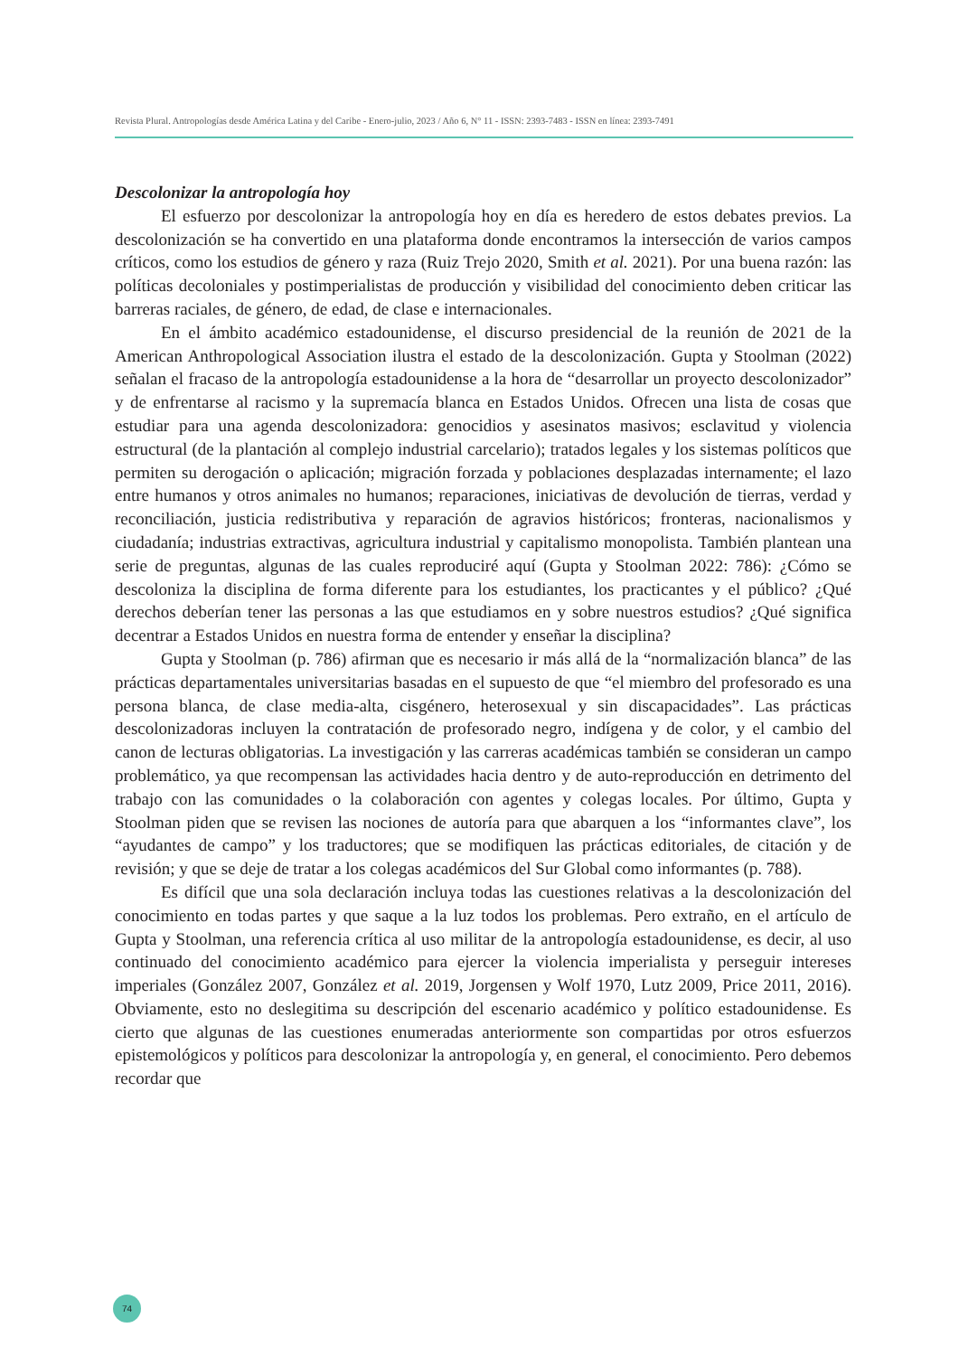Revista Plural. Antropologías desde América Latina y del Caribe - Enero-julio, 2023 / Año 6, N° 11 - ISSN: 2393-7483 - ISSN en línea: 2393-7491
Descolonizar la antropología hoy
El esfuerzo por descolonizar la antropología hoy en día es heredero de estos debates previos. La descolonización se ha convertido en una plataforma donde encontramos la intersección de varios campos críticos, como los estudios de género y raza (Ruiz Trejo 2020, Smith et al. 2021). Por una buena razón: las políticas decoloniales y postimperialistas de producción y visibilidad del conocimiento deben criticar las barreras raciales, de género, de edad, de clase e internacionales.
En el ámbito académico estadounidense, el discurso presidencial de la reunión de 2021 de la American Anthropological Association ilustra el estado de la descolonización. Gupta y Stoolman (2022) señalan el fracaso de la antropología estadounidense a la hora de “desarrollar un proyecto descolonizador” y de enfrentarse al racismo y la supremacía blanca en Estados Unidos. Ofrecen una lista de cosas que estudiar para una agenda descolonizadora: genocidios y asesinatos masivos; esclavitud y violencia estructural (de la plantación al complejo industrial carcelario); tratados legales y los sistemas políticos que permiten su derogación o aplicación; migración forzada y poblaciones desplazadas internamente; el lazo entre humanos y otros animales no humanos; reparaciones, iniciativas de devolución de tierras, verdad y reconciliación, justicia redistributiva y reparación de agravios históricos; fronteras, nacionalismos y ciudadanía; industrias extractivas, agricultura industrial y capitalismo monopolista. También plantean una serie de preguntas, algunas de las cuales reproduciré aquí (Gupta y Stoolman 2022: 786): ¿Cómo se descoloniza la disciplina de forma diferente para los estudiantes, los practicantes y el público? ¿Qué derechos deberían tener las personas a las que estudiamos en y sobre nuestros estudios? ¿Qué significa decentrar a Estados Unidos en nuestra forma de entender y enseñar la disciplina?
Gupta y Stoolman (p. 786) afirman que es necesario ir más allá de la “normalización blanca” de las prácticas departamentales universitarias basadas en el supuesto de que “el miembro del profesorado es una persona blanca, de clase media-alta, cisgénero, heterosexual y sin discapacidades”. Las prácticas descolonizadoras incluyen la contratación de profesorado negro, indígena y de color, y el cambio del canon de lecturas obligatorias. La investigación y las carreras académicas también se consideran un campo problemático, ya que recompensan las actividades hacia dentro y de auto-reproducción en detrimento del trabajo con las comunidades o la colaboración con agentes y colegas locales. Por último, Gupta y Stoolman piden que se revisen las nociones de autoría para que abarquen a los “informantes clave”, los “ayudantes de campo” y los traductores; que se modifiquen las prácticas editoriales, de citación y de revisión; y que se deje de tratar a los colegas académicos del Sur Global como informantes (p. 788).
Es difícil que una sola declaración incluya todas las cuestiones relativas a la descolonización del conocimiento en todas partes y que saque a la luz todos los problemas. Pero extraño, en el artículo de Gupta y Stoolman, una referencia crítica al uso militar de la antropología estadounidense, es decir, al uso continuado del conocimiento académico para ejercer la violencia imperialista y perseguir intereses imperiales (González 2007, González et al. 2019, Jorgensen y Wolf 1970, Lutz 2009, Price 2011, 2016). Obviamente, esto no deslegitima su descripción del escenario académico y político estadounidense. Es cierto que algunas de las cuestiones enumeradas anteriormente son compartidas por otros esfuerzos epistemológicos y políticos para descolonizar la antropología y, en general, el conocimiento. Pero debemos recordar que
74